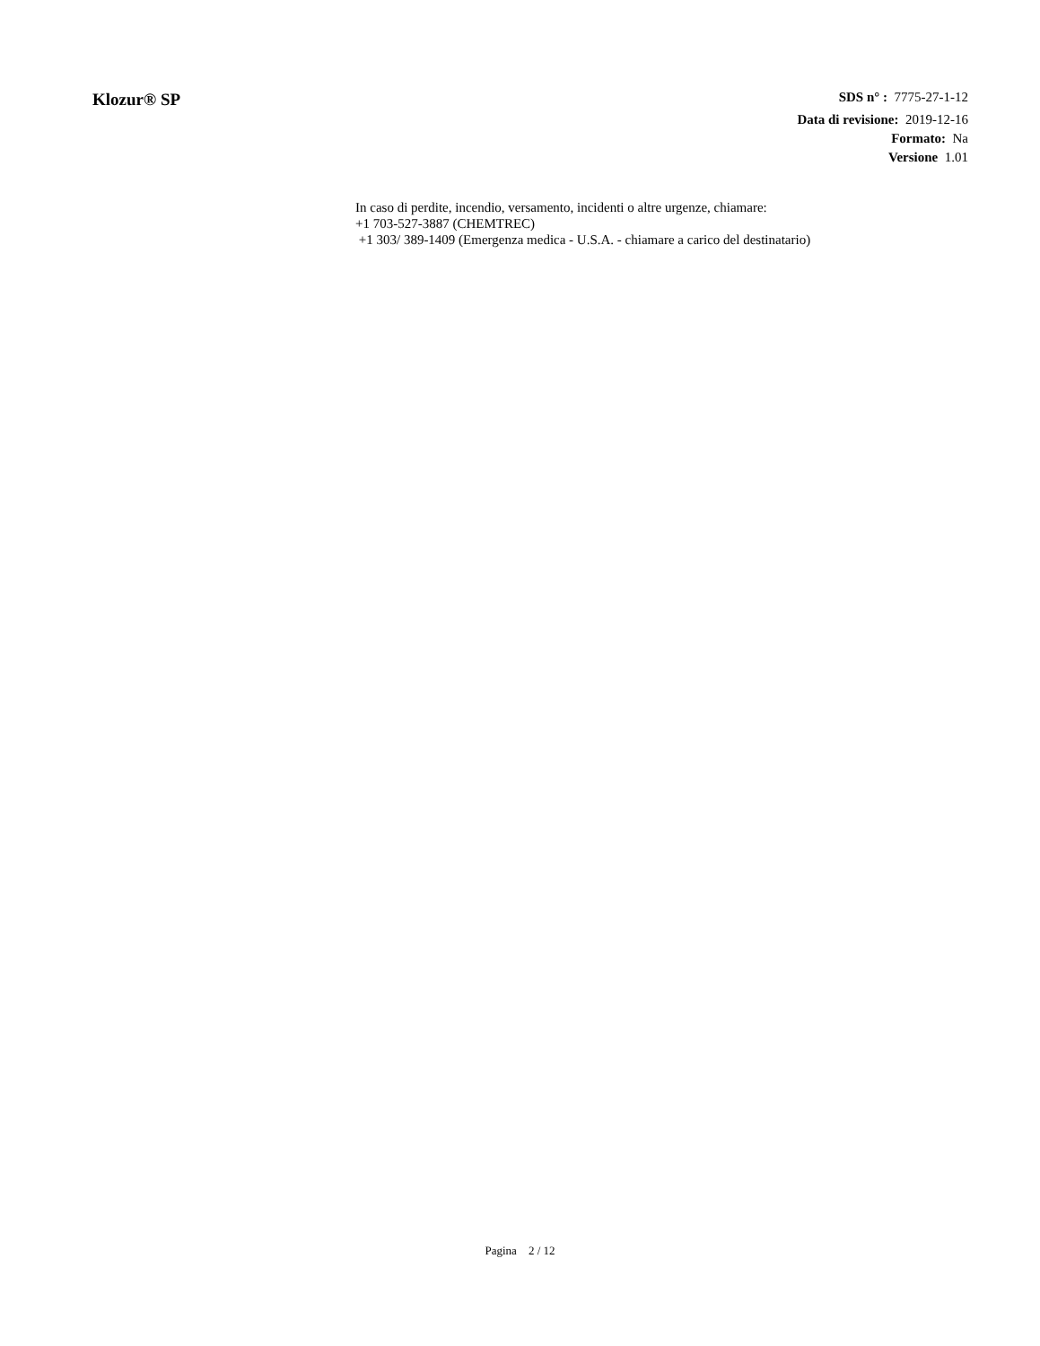Klozur® SP
SDS n° : 7775-27-1-12
Data di revisione: 2019-12-16
Formato: Na
Versione 1.01
In caso di perdite, incendio, versamento, incidenti o altre urgenze, chiamare:
+1 703-527-3887 (CHEMTREC)
+1 303/ 389-1409 (Emergenza medica - U.S.A. - chiamare a carico del destinatario)
Pagina 2 / 12